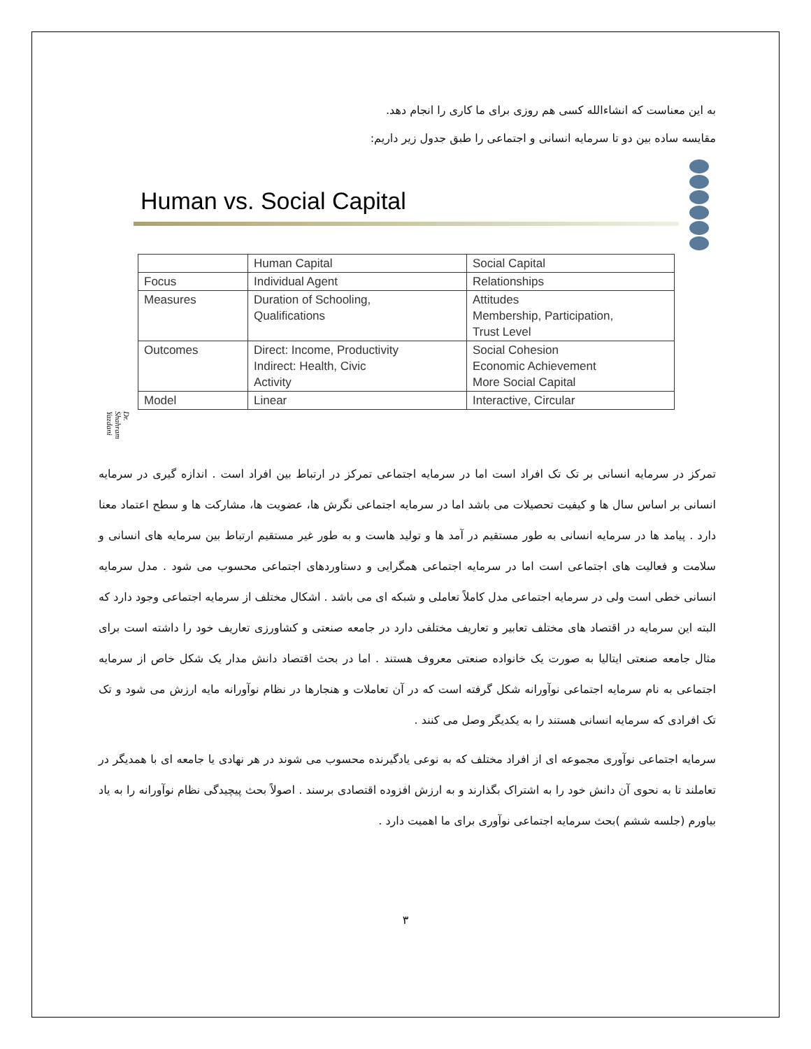به این معناست که انشاءالله کسی هم روزی برای ما کاری را انجام دهد.
مقایسه ساده بین دو تا سرمایه انسانی و اجتماعی را طبق جدول زیر داریم:
Human vs. Social Capital
| | Human Capital | Social Capital |
| Focus | Individual Agent | Relationships |
| Measures | Duration of Schooling, Qualifications | Attitudes Membership, Participation, Trust Level |
| Outcomes | Direct: Income, Productivity Indirect: Health, Civic Activity | Social Cohesion Economic Achievement More Social Capital |
| Model | Linear | Interactive, Circular |
Dr. Shahram Yazdani
تمرکز در سرمایه انسانی بر تک تک افراد است اما در سرمایه اجتماعی تمرکز در ارتباط بین افراد است . اندازه گیری در سرمایه انسانی بر اساس سال ها و کیفیت تحصیلات می باشد اما در سرمایه اجتماعی نگرش ها، عضویت ها، مشارکت ها و سطح اعتماد معنا دارد . پیامد ها در سرمایه انسانی به طور مستقیم در آمد ها و تولید هاست و به طور غیر مستقیم ارتباط بین سرمایه های انسانی و سلامت و فعالیت های اجتماعی است اما در سرمایه اجتماعی همگرایی و دستاوردهای اجتماعی محسوب می شود . مدل سرمایه انسانی خطی است ولی در سرمایه اجتماعی مدل کاملاً تعاملی و شبکه ای می باشد . اشکال مختلف از سرمایه اجتماعی وجود دارد که البته این سرمایه در اقتصاد های مختلف تعابیر و تعاریف مختلفی دارد در جامعه صنعتی و کشاورزی تعاریف خود را داشته است برای مثال جامعه صنعتی ایتالیا به صورت یک خانواده صنعتی معروف هستند . اما در بحث اقتصاد دانش مدار یک شکل خاص از سرمایه اجتماعی به نام سرمایه اجتماعی نوآورانه شکل گرفته است که در آن تعاملات و هنجارها در نظام نوآورانه مایه ارزش می شود و تک تک افرادی که سرمایه انسانی هستند را به یکدیگر وصل می کنند .
سرمایه اجتماعی نوآوری مجموعه ای از افراد مختلف که به نوعی یادگیرنده محسوب می شوند در هر نهادی یا جامعه ای با همدیگر در تعاملند تا به نحوی آن دانش خود را به اشتراک بگذارند و به ارزش افزوده اقتصادی برسند . اصولاً بحث پیچیدگی نظام نوآورانه را به یاد بیاورم (جلسه ششم )بحث سرمایه اجتماعی نوآوری برای ما اهمیت دارد .
۳